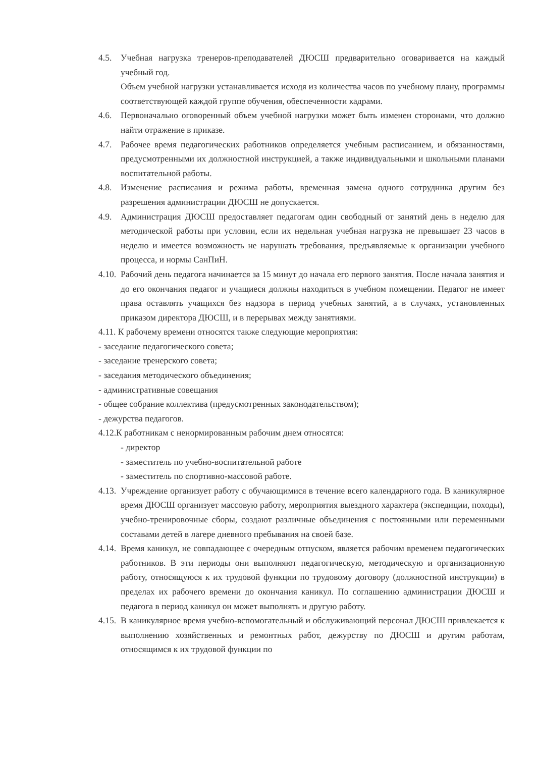4.5. Учебная нагрузка тренеров-преподавателей ДЮСШ предварительно оговаривается на каждый учебный год.
Объем учебной нагрузки устанавливается исходя из количества часов по учебному плану, программы соответствующей каждой группе обучения, обеспеченности кадрами.
4.6. Первоначально оговоренный объем учебной нагрузки может быть изменен сторонами, что должно найти отражение в приказе.
4.7. Рабочее время педагогических работников определяется учебным расписанием, и обязанностями, предусмотренными их должностной инструкцией, а также индивидуальными и школьными планами воспитательной работы.
4.8. Изменение расписания и режима работы, временная замена одного сотрудника другим без разрешения администрации ДЮСШ не допускается.
4.9. Администрация ДЮСШ предоставляет педагогам один свободный от занятий день в неделю для методической работы при условии, если их недельная учебная нагрузка не превышает 23 часов в неделю и имеется возможность не нарушать требования, предъявляемые к организации учебного процесса, и нормы СанПиН.
4.10. Рабочий день педагога начинается за 15 минут до начала его первого занятия. После начала занятия и до его окончания педагог и учащиеся должны находиться в учебном помещении. Педагог не имеет права оставлять учащихся без надзора в период учебных занятий, а в случаях, установленных приказом директора ДЮСШ, и в перерывах между занятиями.
4.11. К рабочему времени относятся также следующие мероприятия:
- заседание педагогического совета;
- заседание тренерского совета;
- заседания методического объединения;
- административные совещания
- общее собрание коллектива (предусмотренных законодательством);
- дежурства педагогов.
4.12.К работникам с ненормированным рабочим днем относятся:
- директор
- заместитель по учебно-воспитательной работе
- заместитель по спортивно-массовой работе.
4.13. Учреждение организует работу с обучающимися в течение всего календарного года. В каникулярное время ДЮСШ организует массовую работу, мероприятия выездного характера (экспедиции, походы), учебно-тренировочные сборы, создают различные объединения с постоянными или переменными составами детей в лагере дневного пребывания на своей базе.
4.14. Время каникул, не совпадающее с очередным отпуском, является рабочим временем педагогических работников. В эти периоды они выполняют педагогическую, методическую и организационную работу, относящуюся к их трудовой функции по трудовому договору (должностной инструкции) в пределах их рабочего времени до окончания каникул. По соглашению администрации ДЮСШ и педагога в период каникул он может выполнять и другую работу.
4.15. В каникулярное время учебно-вспомогательный и обслуживающий персонал ДЮСШ привлекается к выполнению хозяйственных и ремонтных работ, дежурству по ДЮСШ и другим работам, относящимся к их трудовой функции по